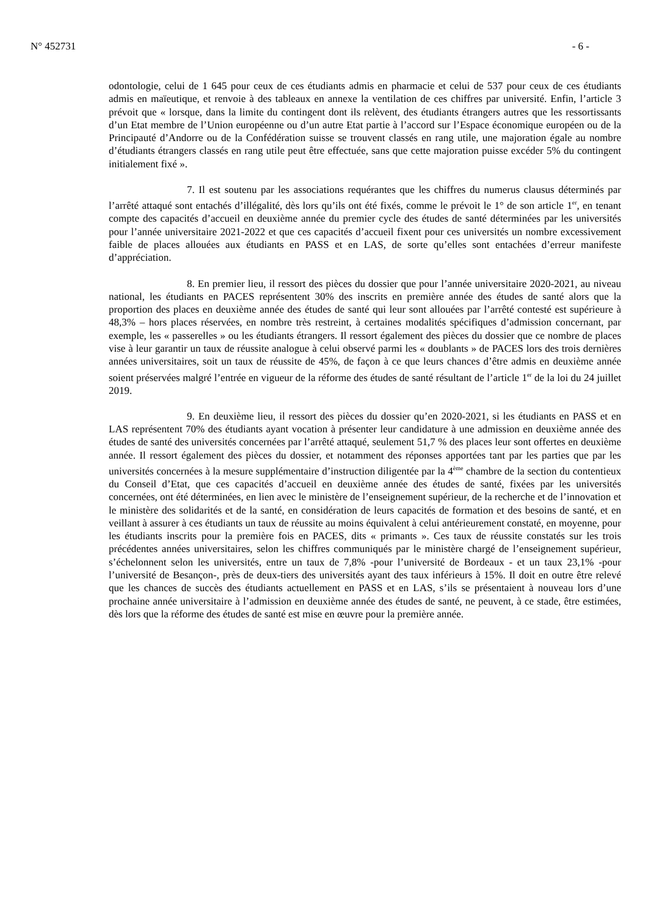N° 452731 - 6 -
odontologie, celui de 1 645 pour ceux de ces étudiants admis en pharmacie et celui de 537 pour ceux de ces étudiants admis en maïeutique, et renvoie à des tableaux en annexe la ventilation de ces chiffres par université. Enfin, l’article 3 prévoit que « lorsque, dans la limite du contingent dont ils relèvent, des étudiants étrangers autres que les ressortissants d’un Etat membre de l’Union européenne ou d’un autre Etat partie à l’accord sur l’Espace économique européen ou de la Principauté d’Andorre ou de la Confédération suisse se trouvent classés en rang utile, une majoration égale au nombre d’étudiants étrangers classés en rang utile peut être effectuée, sans que cette majoration puisse excéder 5% du contingent initialement fixé ».
7. Il est soutenu par les associations requérantes que les chiffres du numerus clausus déterminés par l’arrêté attaqué sont entachés d’illégalité, dès lors qu’ils ont été fixés, comme le prévoit le 1° de son article 1<sup>er</sup>, en tenant compte des capacités d’accueil en deuxième année du premier cycle des études de santé déterminées par les universités pour l’année universitaire 2021-2022 et que ces capacités d’accueil fixent pour ces universités un nombre excessivement faible de places allouées aux étudiants en PASS et en LAS, de sorte qu’elles sont entachées d’erreur manifeste d’appréciation.
8. En premier lieu, il ressort des pièces du dossier que pour l’année universitaire 2020-2021, au niveau national, les étudiants en PACES représentent 30% des inscrits en première année des études de santé alors que la proportion des places en deuxième année des études de santé qui leur sont allouées par l’arrêté contesté est supérieure à 48,3% – hors places réservées, en nombre très restreint, à certaines modalités spécifiques d’admission concernant, par exemple, les « passerelles » ou les étudiants étrangers. Il ressort également des pièces du dossier que ce nombre de places vise à leur garantir un taux de réussite analogue à celui observé parmi les « doublants » de PACES lors des trois dernières années universitaires, soit un taux de réussite de 45%, de façon à ce que leurs chances d’être admis en deuxième année soient préservées malgré l’entrée en vigueur de la réforme des études de santé résultant de l’article 1<sup>er</sup> de la loi du 24 juillet 2019.
9. En deuxième lieu, il ressort des pièces du dossier qu’en 2020-2021, si les étudiants en PASS et en LAS représentent 70% des étudiants ayant vocation à présenter leur candidature à une admission en deuxième année des études de santé des universités concernées par l’arrêté attaqué, seulement 51,7 % des places leur sont offertes en deuxième année. Il ressort également des pièces du dossier, et notamment des réponses apportées tant par les parties que par les universités concernées à la mesure supplémentaire d’instruction diligentée par la 4<sup>ème</sup> chambre de la section du contentieux du Conseil d’Etat, que ces capacités d’accueil en deuxième année des études de santé, fixées par les universités concernées, ont été déterminées, en lien avec le ministère de l’enseignement supérieur, de la recherche et de l’innovation et le ministère des solidarités et de la santé, en considération de leurs capacités de formation et des besoins de santé, et en veillant à assurer à ces étudiants un taux de réussite au moins équivalent à celui antérieurement constaté, en moyenne, pour les étudiants inscrits pour la première fois en PACES, dits « primants ». Ces taux de réussite constatés sur les trois précédentes années universitaires, selon les chiffres communiqués par le ministère chargé de l’enseignement supérieur, s’échelonnent selon les universités, entre un taux de 7,8% -pour l’université de Bordeaux - et un taux 23,1% -pour l’université de Besançon-, près de deux-tiers des universités ayant des taux inférieurs à 15%. Il doit en outre être relevé que les chances de succès des étudiants actuellement en PASS et en LAS, s’ils se présentaient à nouveau lors d’une prochaine année universitaire à l’admission en deuxième année des études de santé, ne peuvent, à ce stade, être estimées, dès lors que la réforme des études de santé est mise en œuvre pour la première année.